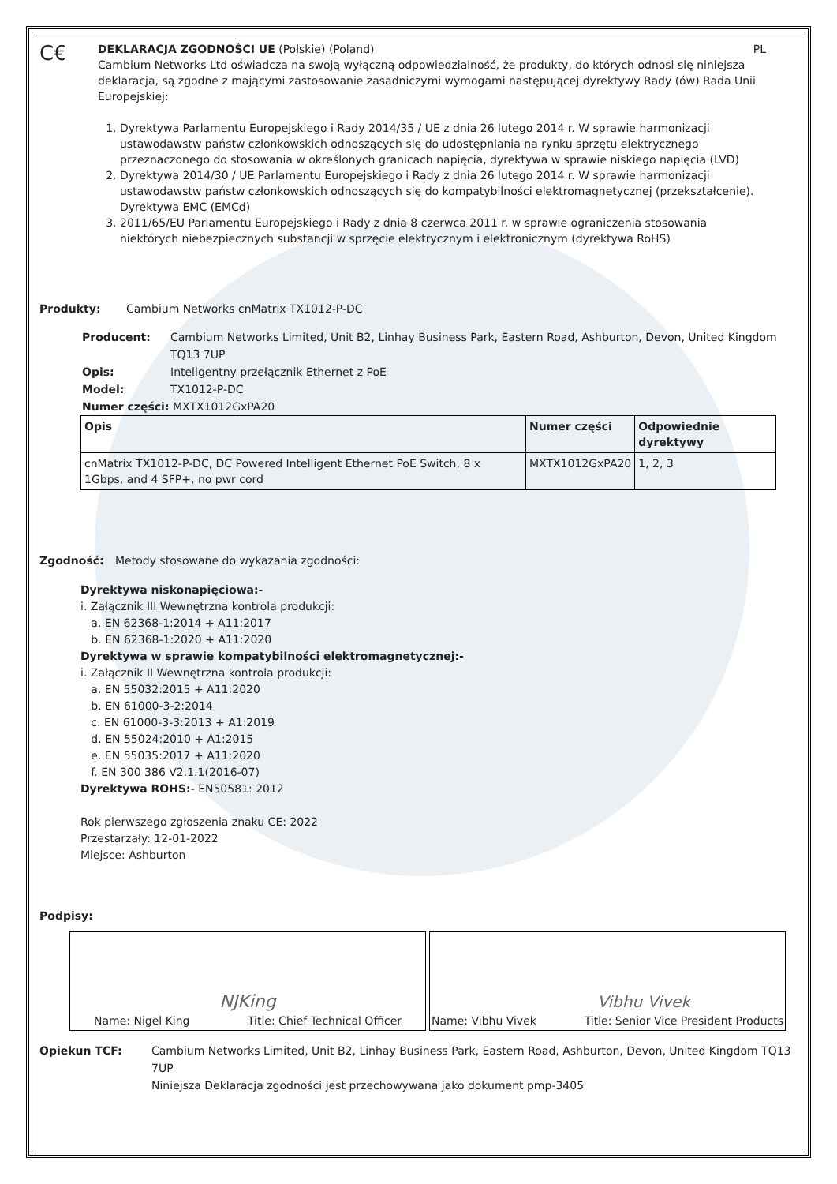C€
DEKLARACJA ZGODNOŚCI UE (Polskie) (Poland) PL
Cambium Networks Ltd oświadcza na swoją wyłączną odpowiedzialność, że produkty, do których odnosi się niniejsza deklaracja, są zgodne z mającymi zastosowanie zasadniczymi wymogami następującej dyrektywy Rady (ów) Rada Unii Europejskiej:
1. Dyrektywa Parlamentu Europejskiego i Rady 2014/35 / UE z dnia 26 lutego 2014 r. W sprawie harmonizacji ustawodawstw państw członkowskich odnoszących się do udostępniania na rynku sprzętu elektrycznego przeznaczonego do stosowania w określonych granicach napięcia, dyrektywa w sprawie niskiego napięcia (LVD)
2. Dyrektywa 2014/30 / UE Parlamentu Europejskiego i Rady z dnia 26 lutego 2014 r. W sprawie harmonizacji ustawodawstw państw członkowskich odnoszących się do kompatybilności elektromagnetycznej (przekształcenie). Dyrektywa EMC (EMCd)
3. 2011/65/EU Parlamentu Europejskiego i Rady z dnia 8 czerwca 2011 r. w sprawie ograniczenia stosowania niektórych niebezpiecznych substancji w sprzęcie elektrycznym i elektronicznym (dyrektywa RoHS)
Produkty: Cambium Networks cnMatrix TX1012-P-DC
Producent: Cambium Networks Limited, Unit B2, Linhay Business Park, Eastern Road, Ashburton, Devon, United Kingdom TQ13 7UP
Opis: Inteligentny przełącznik Ethernet z PoE
Model: TX1012-P-DC
Numer części: MXTX1012GxPA20
| Opis | Numer części | Odpowiednie dyrektywy |
| --- | --- | --- |
| cnMatrix TX1012-P-DC, DC Powered Intelligent Ethernet PoE Switch, 8 x 1Gbps, and 4 SFP+, no pwr cord | MXTX1012GxPA20 | 1, 2, 3 |
Zgodność: Metody stosowane do wykazania zgodności:
Dyrektywa niskonapięciowa:-
i. Załącznik III Wewnętrzna kontrola produkcji:
a. EN 62368-1:2014 + A11:2017
b. EN 62368-1:2020 + A11:2020
Dyrektywa w sprawie kompatybilności elektromagnetycznej:-
i. Załącznik II Wewnętrzna kontrola produkcji:
a. EN 55032:2015 + A11:2020
b. EN 61000-3-2:2014
c. EN 61000-3-3:2013 + A1:2019
d. EN 55024:2010 + A1:2015
e. EN 55035:2017 + A11:2020
f. EN 300 386 V2.1.1(2016-07)
Dyrektywa ROHS:- EN50581: 2012
Rok pierwszego zgłoszenia znaku CE: 2022
Przestarzały: 12-01-2022
Miejsce: Ashburton
Podpisy:
NJKing
Name: Nigel King Title: Chief Technical Officer
Vibhu Vivek
Name: Vibhu Vivek Title: Senior Vice President Products
Opiekun TCF: Cambium Networks Limited, Unit B2, Linhay Business Park, Eastern Road, Ashburton, Devon, United Kingdom TQ13 7UP
Niniejsza Deklaracja zgodności jest przechowywana jako dokument pmp-3405